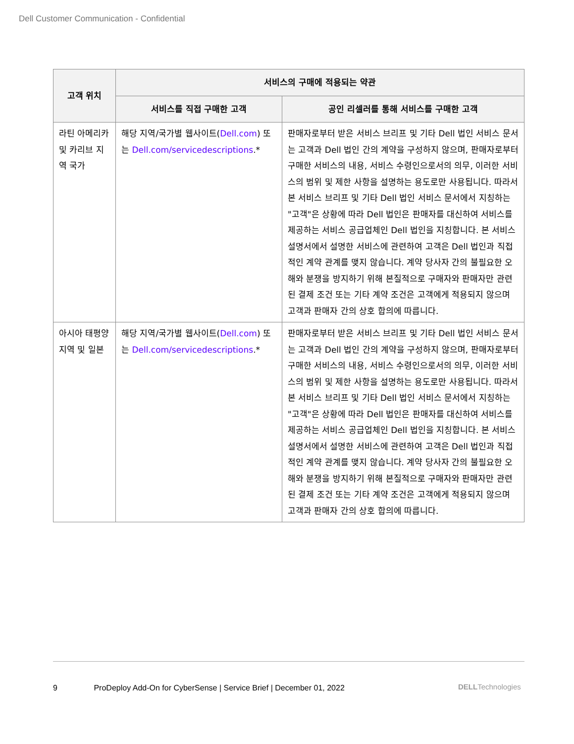Dell Customer Communication - Confidential
| 고객 위치 | 서비스의 구매에 적용되는 약관 | |
| --- | --- | --- |
| | 서비스를 직접 구매한 고객 | 공인 리셀러를 통해 서비스를 구매한 고객 |
| 라틴 아메리카 및 카리브 지역 국가 | 해당 지역/국가별 웹사이트( Dell.com ) 또는 Dell.com/servicedescriptions .* | 판매자로부터 받은 서비스 브리프 및 기타 Dell 법인 서비스 문서는 고객과 Dell 법인 간의 계약을 구성하지 않으며, 판매자로부터 구매한 서비스의 내용, 서비스 수령인으로서의 의무, 이러한 서비스의 범위 및 제한 사항을 설명하는 용도로만 사용됩니다. 따라서 본 서비스 브리프 및 기타 Dell 법인 서비스 문서에서 지칭하는 "고객"은 상황에 따라 Dell 법인은 판매자를 대신하여 서비스를 제공하는 서비스 공급업체인 Dell 법인을 지칭합니다. 본 서비스 설명서에서 설명한 서비스에 관련하여 고객은 Dell 법인과 직접적인 계약 관계를 맺지 않습니다. 계약 당사자 간의 불필요한 오해와 분쟁을 방지하기 위해 본질적으로 구매자와 판매자만 관련된 결제 조건 또는 기타 계약 조건은 고객에게 적용되지 않으며 고객과 판매자 간의 상호 합의에 따릅니다. |
| 아시아 태평양 지역 및 일본 | 해당 지역/국가별 웹사이트( Dell.com ) 또는 Dell.com/servicedescriptions .* | 판매자로부터 받은 서비스 브리프 및 기타 Dell 법인 서비스 문서는 고객과 Dell 법인 간의 계약을 구성하지 않으며, 판매자로부터 구매한 서비스의 내용, 서비스 수령인으로서의 의무, 이러한 서비스의 범위 및 제한 사항을 설명하는 용도로만 사용됩니다. 따라서 본 서비스 브리프 및 기타 Dell 법인 서비스 문서에서 지칭하는 "고객"은 상황에 따라 Dell 법인은 판매자를 대신하여 서비스를 제공하는 서비스 공급업체인 Dell 법인을 지칭합니다. 본 서비스 설명서에서 설명한 서비스에 관련하여 고객은 Dell 법인과 직접적인 계약 관계를 맺지 않습니다. 계약 당사자 간의 불필요한 오해와 분쟁을 방지하기 위해 본질적으로 구매자와 판매자만 관련된 결제 조건 또는 기타 계약 조건은 고객에게 적용되지 않으며 고객과 판매자 간의 상호 합의에 따릅니다. |
9 ProDeploy Add-On for CyberSense | Service Brief | December 01, 2022
DELLTechnologies